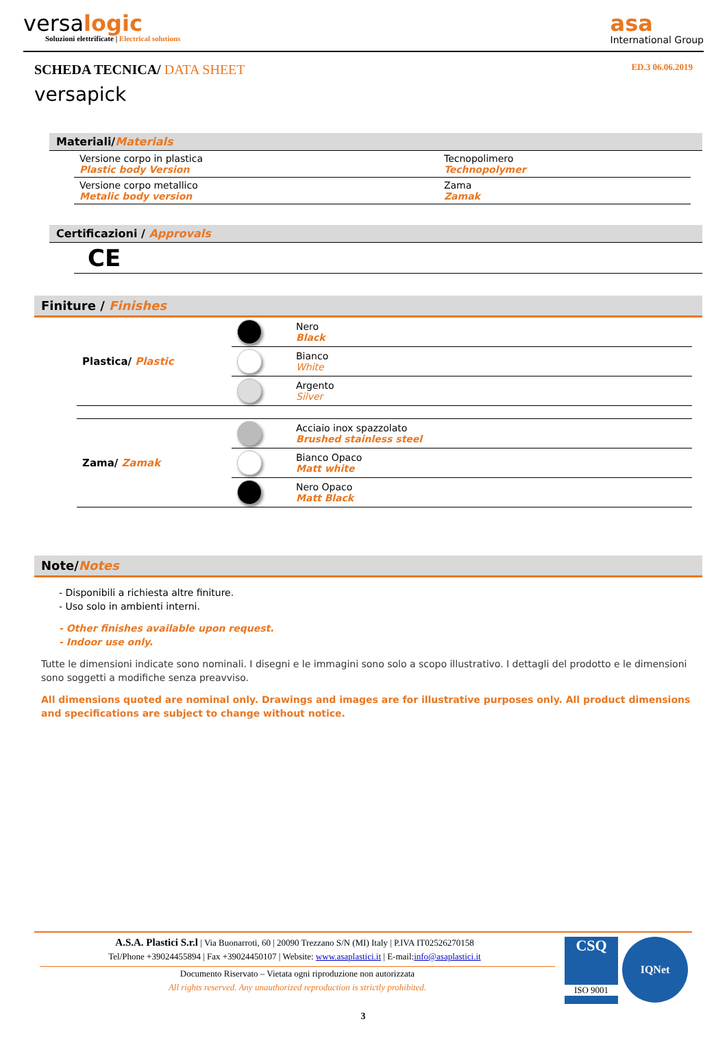versalogic
Soluzioni elettrificate | Electrical solutions
asa
International Group
SCHEDA TECNICA/ DATA SHEET ED.3 06.06.2019
versapick
Materiali/Materials
| Versione corpo in plastica Plastic body Version | Tecnopolimero Technopolymer |
| Versione corpo metallico Metalic body version | Zama Zamak |
Certificazioni / Approvals
CE
Finiture / Finishes
| Plastica/ Plastic | | Nero Black |
| | | Bianco White |
| | | Argento Silver |
| Zama/ Zamak | | Acciaio inox spazzolato Brushed stainless steel |
| | | Bianco Opaco Matt white |
| | | Nero Opaco Matt Black |
Note/Notes
- Disponibili a richiesta altre finiture.
- Uso solo in ambienti interni.
- Other finishes available upon request.
- Indoor use only.
Tutte le dimensioni indicate sono nominali. I disegni e le immagini sono solo a scopo illustrativo. I dettagli del prodotto e le dimensioni sono soggetti a modifiche senza preavviso.
All dimensions quoted are nominal only. Drawings and images are for illustrative purposes only. All product dimensions and specifications are subject to change without notice.
A.S.A. Plastici S.r.l | Via Buonarroti, 60 | 20090 Trezzano S/N (MI) Italy | P.IVA IT02526270158
Tel/Phone +39024455894 | Fax +39024450107 | Website: www.asaplastici.it | E-mail:info@asaplastici.it
Documento Riservato – Vietata ogni riproduzione non autorizzata
All rights reserved. Any unauthorized reproduction is strictly prohibited.
CSQ
ISO 9001
IQNet
3